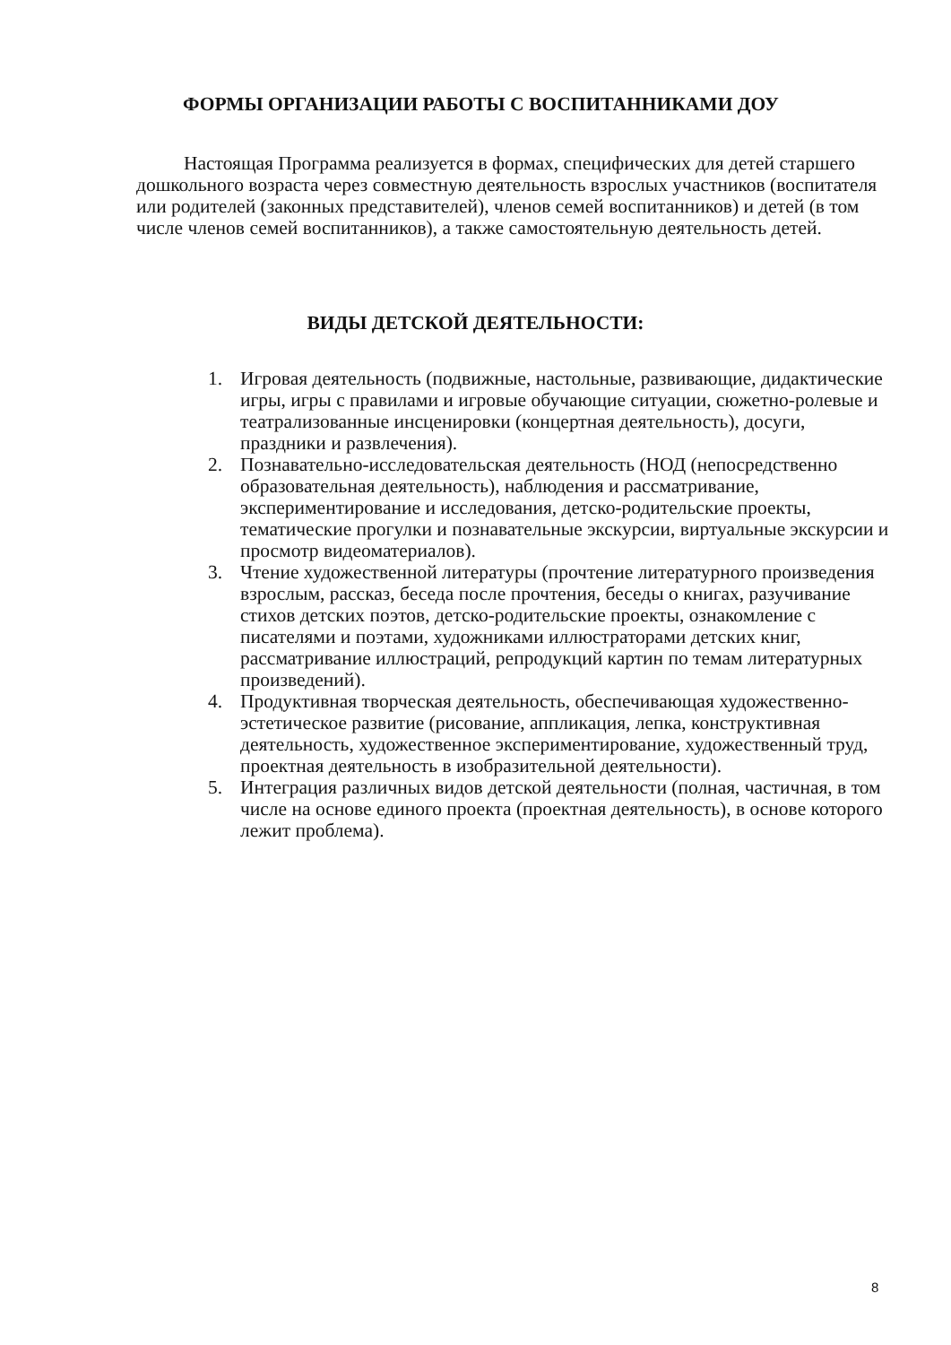ФОРМЫ ОРГАНИЗАЦИИ РАБОТЫ С ВОСПИТАННИКАМИ ДОУ
Настоящая Программа реализуется в формах, специфических для детей старшего дошкольного возраста через совместную деятельность взрослых участников (воспитателя или родителей (законных представителей), членов семей воспитанников) и детей (в том числе членов семей воспитанников), а также самостоятельную деятельность детей.
ВИДЫ ДЕТСКОЙ ДЕЯТЕЛЬНОСТИ:
1. Игровая деятельность (подвижные, настольные, развивающие, дидактические игры, игры с правилами и игровые обучающие ситуации, сюжетно-ролевые и театрализованные инсценировки (концертная деятельность), досуги, праздники и развлечения).
2. Познавательно-исследовательская деятельность (НОД (непосредственно образовательная деятельность), наблюдения и рассматривание, экспериментирование и исследования, детско-родительские проекты, тематические прогулки и познавательные экскурсии, виртуальные экскурсии и просмотр видеоматериалов).
3. Чтение художественной литературы (прочтение литературного произведения взрослым, рассказ, беседа после прочтения, беседы о книгах, разучивание стихов детских поэтов, детско-родительские проекты, ознакомление с писателями и поэтами, художниками иллюстраторами детских книг, рассматривание иллюстраций, репродукций картин по темам литературных произведений).
4. Продуктивная творческая деятельность, обеспечивающая художественно-эстетическое развитие (рисование, аппликация, лепка, конструктивная деятельность, художественное экспериментирование, художественный труд, проектная деятельность в изобразительной деятельности).
5. Интеграция различных видов детской деятельности (полная, частичная, в том числе на основе единого проекта (проектная деятельность), в основе которого лежит проблема).
8